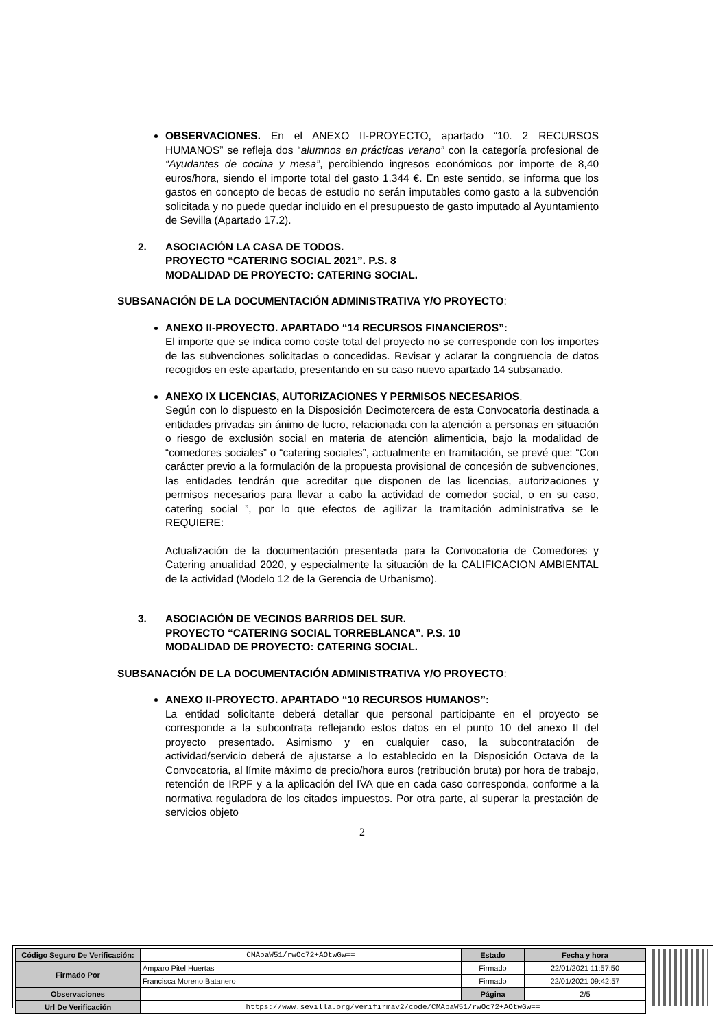OBSERVACIONES. En el ANEXO II-PROYECTO, apartado “10. 2 RECURSOS HUMANOS” se refleja dos “alumnos en prácticas verano” con la categoría profesional de “Ayudantes de cocina y mesa”, percibiendo ingresos económicos por importe de 8,40 euros/hora, siendo el importe total del gasto 1.344 €. En este sentido, se informa que los gastos en concepto de becas de estudio no serán imputables como gasto a la subvención solicitada y no puede quedar incluido en el presupuesto de gasto imputado al Ayuntamiento de Sevilla (Apartado 17.2).
2. ASOCIACIÓN LA CASA DE TODOS.
PROYECTO “CATERING SOCIAL 2021”. P.S. 8
MODALIDAD DE PROYECTO: CATERING SOCIAL.
SUBSANACIÓN DE LA DOCUMENTACIÓN ADMINISTRATIVA Y/O PROYECTO:
ANEXO II-PROYECTO. APARTADO “14 RECURSOS FINANCIEROS”:
El importe que se indica como coste total del proyecto no se corresponde con los importes de las subvenciones solicitadas o concedidas. Revisar y aclarar la congruencia de datos recogidos en este apartado, presentando en su caso nuevo apartado 14 subsanado.
ANEXO IX LICENCIAS, AUTORIZACIONES Y PERMISOS NECESARIOS.
Según con lo dispuesto en la Disposición Decimotercera de esta Convocatoria destinada a entidades privadas sin ánimo de lucro, relacionada con la atención a personas en situación o riesgo de exclusión social en materia de atención alimenticia, bajo la modalidad de “comedores sociales” o “catering sociales”, actualmente en tramitación, se prevé que: “Con carácter previo a la formulación de la propuesta provisional de concesión de subvenciones, las entidades tendrán que acreditar que disponen de las licencias, autorizaciones y permisos necesarios para llevar a cabo la actividad de comedor social, o en su caso, catering social ”, por lo que efectos de agilizar la tramitación administrativa se le REQUIERE:
Actualización de la documentación presentada para la Convocatoria de Comedores y Catering anualidad 2020, y especialmente la situación de la CALIFICACION AMBIENTAL de la actividad (Modelo 12 de la Gerencia de Urbanismo).
3. ASOCIACIÓN DE VECINOS BARRIOS DEL SUR.
PROYECTO “CATERING SOCIAL TORREBLANCA”. P.S. 10
MODALIDAD DE PROYECTO: CATERING SOCIAL.
SUBSANACIÓN DE LA DOCUMENTACIÓN ADMINISTRATIVA Y/O PROYECTO:
ANEXO II-PROYECTO. APARTADO “10 RECURSOS HUMANOS”:
La entidad solicitante deberá detallar que personal participante en el proyecto se corresponde a la subcontrata reflejando estos datos en el punto 10 del anexo II del proyecto presentado. Asimismo y en cualquier caso, la subcontratación de actividad/servicio deberá de ajustarse a lo establecido en la Disposición Octava de la Convocatoria, al límite máximo de precio/hora euros (retribución bruta) por hora de trabajo, retención de IRPF y a la aplicación del IVA que en cada caso corresponda, conforme a la normativa reguladora de los citados impuestos. Por otra parte, al superar la prestación de servicios objeto
2
| Código Seguro De Verificación: | CMApaW51/rwOc72+AOtwGw== | Estado | Fecha y hora |
| Firmado Por | Amparo Pitel Huertas | Firmado | 22/01/2021 11:57:50 |
| | Francisca Moreno Batanero | Firmado | 22/01/2021 09:42:57 |
| Observaciones | | Página | 2/5 |
| Url De Verificación | https://www.sevilla.org/verifirmav2/code/CMApaW51/rwOc72+AOtwGw== | | |